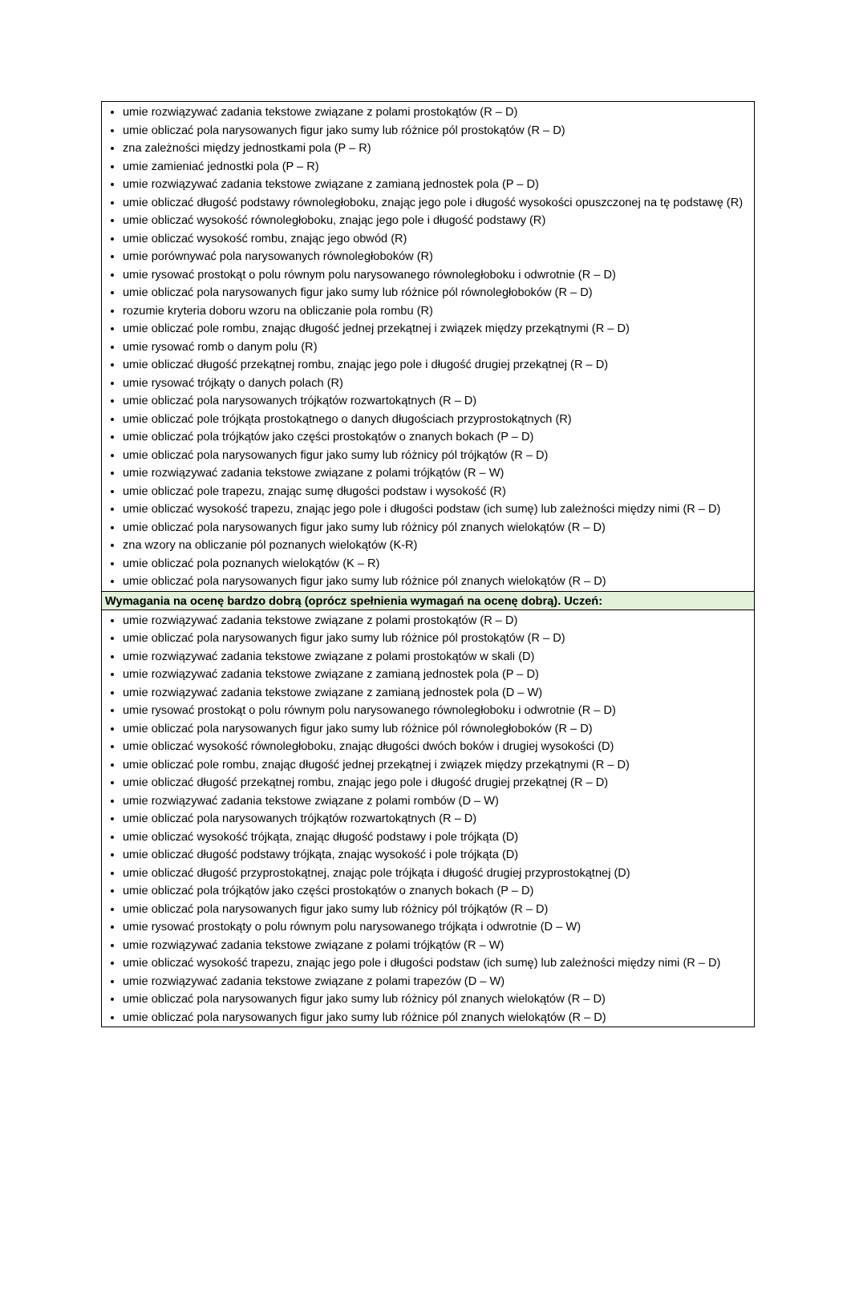| umie rozwiązywać zadania tekstowe związane z polami prostokątów (R – D) umie obliczać pola narysowanych figur jako sumy lub różnice pól prostokątów (R – D) zna zależności między jednostkami pola (P – R) umie zamieniać jednostki pola (P – R) umie rozwiązywać zadania tekstowe związane z zamianą jednostek pola (P – D) umie obliczać długość podstawy równoległoboku, znając jego pole i długość wysokości opuszczonej na tę podstawę (R) umie obliczać wysokość równoległoboku, znając jego pole i długość podstawy (R) umie obliczać wysokość rombu, znając jego obwód (R) umie porównywać pola narysowanych równoległoboków (R) umie rysować prostokąt o polu równym polu narysowanego równoległoboku i odwrotnie (R – D) umie obliczać pola narysowanych figur jako sumy lub różnice pól równoległoboków (R – D) rozumie kryteria doboru wzoru na obliczanie pola rombu (R) umie obliczać pole rombu, znając długość jednej przekątnej i związek między przekątnymi (R – D) umie rysować romb o danym polu (R) umie obliczać długość przekątnej rombu, znając jego pole i długość drugiej przekątnej (R – D) umie rysować trójkąty o danych polach (R) umie obliczać pola narysowanych trójkątów rozwartokątnych (R – D) umie obliczać pole trójkąta prostokątnego o danych długościach przyprostokątnych (R) umie obliczać pola trójkątów jako części prostokątów o znanych bokach (P – D) umie obliczać pola narysowanych figur jako sumy lub różnicy pól trójkątów (R – D) umie rozwiązywać zadania tekstowe związane z polami trójkątów (R – W) umie obliczać pole trapezu, znając sumę długości podstaw i wysokość (R) umie obliczać wysokość trapezu, znając jego pole i długości podstaw (ich sumę) lub zależności między nimi (R – D) umie obliczać pola narysowanych figur jako sumy lub różnicy pól znanych wielokątów (R – D) zna wzory na obliczanie pól poznanych wielokątów (K-R) umie obliczać pola poznanych wielokątów (K – R) umie obliczać pola narysowanych figur jako sumy lub różnice pól znanych wielokątów (R – D) |
| Wymagania na ocenę bardzo dobrą (oprócz spełnienia wymagań na ocenę dobrą). Uczeń: |
| umie rozwiązywać zadania tekstowe związane z polami prostokątów (R – D) umie obliczać pola narysowanych figur jako sumy lub różnice pól prostokątów (R – D) umie rozwiązywać zadania tekstowe związane z polami prostokątów w skali (D) umie rozwiązywać zadania tekstowe związane z zamianą jednostek pola (P – D) umie rozwiązywać zadania tekstowe związane z zamianą jednostek pola (D – W) umie rysować prostokąt o polu równym polu narysowanego równoległoboku i odwrotnie (R – D) umie obliczać pola narysowanych figur jako sumy lub różnice pól równoległoboków (R – D) umie obliczać wysokość równoległoboku, znając długości dwóch boków i drugiej wysokości (D) umie obliczać pole rombu, znając długość jednej przekątnej i związek między przekątnymi (R – D) umie obliczać długość przekątnej rombu, znając jego pole i długość drugiej przekątnej (R – D) umie rozwiązywać zadania tekstowe związane z polami rombów (D – W) umie obliczać pola narysowanych trójkątów rozwartokątnych (R – D) umie obliczać wysokość trójkąta, znając długość podstawy i pole trójkąta (D) umie obliczać długość podstawy trójkąta, znając wysokość i pole trójkąta (D) umie obliczać długość przyprostokątnej, znając pole trójkąta i długość drugiej przyprostokątnej (D) umie obliczać pola trójkątów jako części prostokątów o znanych bokach (P – D) umie obliczać pola narysowanych figur jako sumy lub różnicy pól trójkątów (R – D) umie rysować prostokąty o polu równym polu narysowanego trójkąta i odwrotnie (D – W) umie rozwiązywać zadania tekstowe związane z polami trójkątów (R – W) umie obliczać wysokość trapezu, znając jego pole i długości podstaw (ich sumę) lub zależności między nimi (R – D) umie rozwiązywać zadania tekstowe związane z polami trapezów (D – W) umie obliczać pola narysowanych figur jako sumy lub różnicy pól znanych wielokątów (R – D) umie obliczać pola narysowanych figur jako sumy lub różnice pól znanych wielokątów (R – D) |